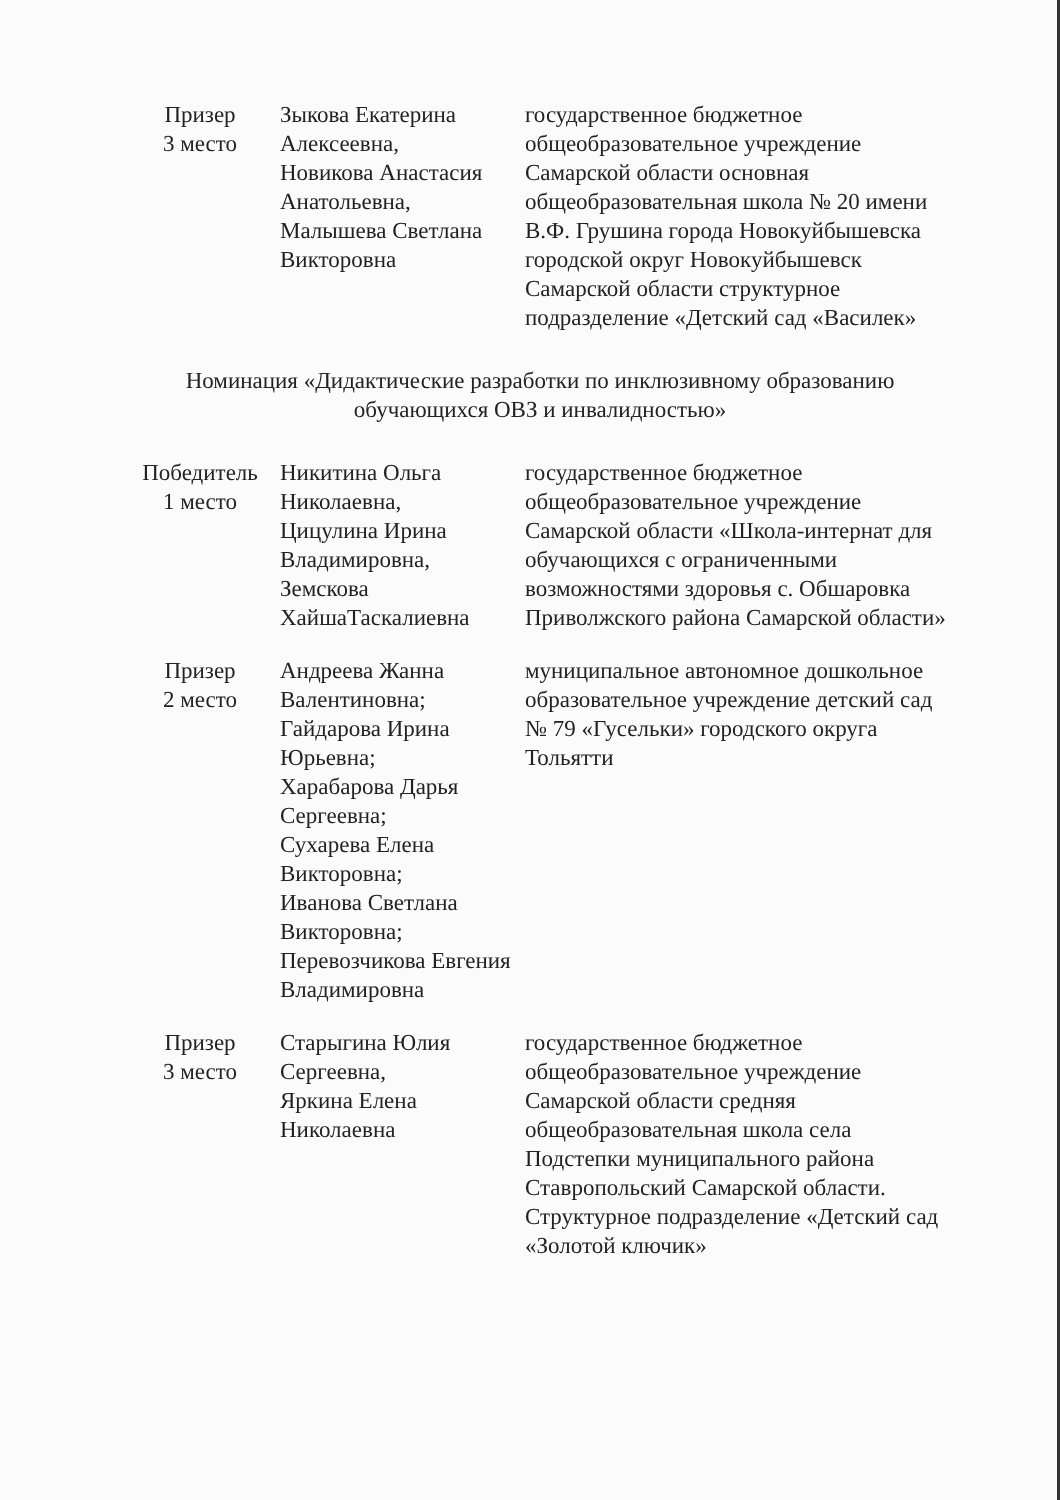| Призер 3 место | Зыкова Екатерина Алексеевна, Новикова Анастасия Анатольевна, Малышева Светлана Викторовна | государственное бюджетное общеобразовательное учреждение Самарской области основная общеобразовательная школа № 20 имени В.Ф. Грушина города Новокуйбышевска городской округ Новокуйбышевск Самарской области структурное подразделение «Детский сад «Василек» |
Номинация «Дидактические разработки по инклюзивному образованию обучающихся ОВЗ и инвалидностью»
| Победитель 1 место | Никитина Ольга Николаевна, Цицулина Ирина Владимировна, Земскова ХайшаТаскалиевна | государственное бюджетное общеобразовательное учреждение Самарской области «Школа-интернат для обучающихся с ограниченными возможностями здоровья с. Обшаровка Приволжского района Самарской области» |
| Призер 2 место | Андреева Жанна Валентиновна; Гайдарова Ирина Юрьевна; Харабарова Дарья Сергеевна; Сухарева Елена Викторовна; Иванова Светлана Викторовна; Перевозчикова Евгения Владимировна | муниципальное автономное дошкольное образовательное учреждение детский сад № 79 «Гусельки» городского округа Тольятти |
| Призер 3 место | Старыгина Юлия Сергеевна, Яркина Елена Николаевна | государственное бюджетное общеобразовательное учреждение Самарской области средняя общеобразовательная школа села Подстепки муниципального района Ставропольский Самарской области. Структурное подразделение «Детский сад «Золотой ключик» |